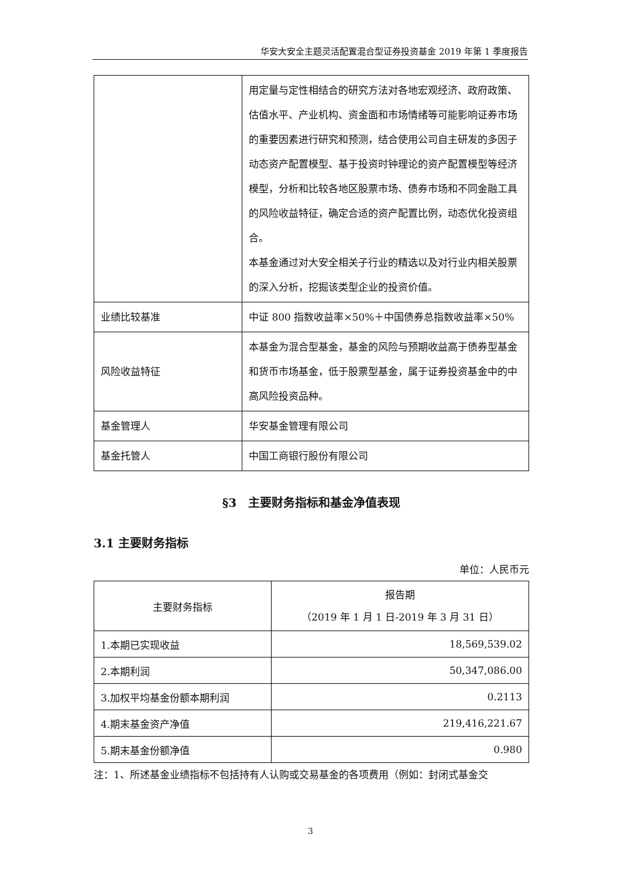华安大安全主题灵活配置混合型证券投资基金 2019 年第 1 季度报告
| | 用定量与定性相结合的研究方法对各地宏观经济、政府政策、估值水平、产业机构、资金面和市场情绪等可能影响证券市场的重要因素进行研究和预测，结合使用公司自主研发的多因子动态资产配置模型、基于投资时钟理论的资产配置模型等经济模型，分析和比较各地区股票市场、债券市场和不同金融工具的风险收益特征，确定合适的资产配置比例，动态优化投资组合。 本基金通过对大安全相关子行业的精选以及对行业内相关股票的深入分析，挖掘该类型企业的投资价值。 |
| 业绩比较基准 | 中证 800 指数收益率×50%＋中国债券总指数收益率×50% |
| 风险收益特征 | 本基金为混合型基金，基金的风险与预期收益高于债券型基金和货币市场基金，低于股票型基金，属于证券投资基金中的中高风险投资品种。 |
| 基金管理人 | 华安基金管理有限公司 |
| 基金托管人 | 中国工商银行股份有限公司 |
§3　主要财务指标和基金净值表现
3.1 主要财务指标
单位：人民币元
| 主要财务指标 | 报告期 （2019 年 1 月 1 日-2019 年 3 月 31 日） |
| --- | --- |
| 1.本期已实现收益 | 18,569,539.02 |
| 2.本期利润 | 50,347,086.00 |
| 3.加权平均基金份额本期利润 | 0.2113 |
| 4.期末基金资产净值 | 219,416,221.67 |
| 5.期末基金份额净值 | 0.980 |
注：1、所述基金业绩指标不包括持有人认购或交易基金的各项费用（例如：封闭式基金交
3